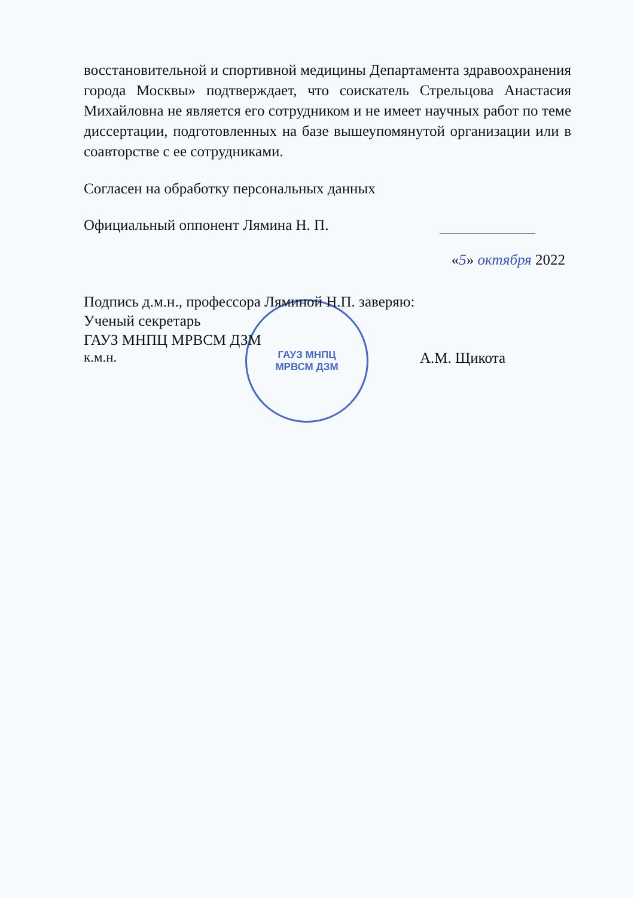ГАУЗ МНПЦ
МРВСМ ДЗМ
восстановительной и спортивной медицины Департамента здравоохранения города Москвы» подтверждает, что соискатель Стрельцова Анастасия Михайловна не является его сотрудником и не имеет научных работ по теме диссертации, подготовленных на базе вышеупомянутой организации или в соавторстве с ее сотрудниками.
Согласен на обработку персональных данных
Официальный оппонент Лямина Н. П.
«5» октября 2022
Подпись д.м.н., профессора Ляминой Н.П. заверяю:
Ученый секретарь
ГАУЗ МНПЦ МРВСМ ДЗМ
к.м.н. А.М. Щикота